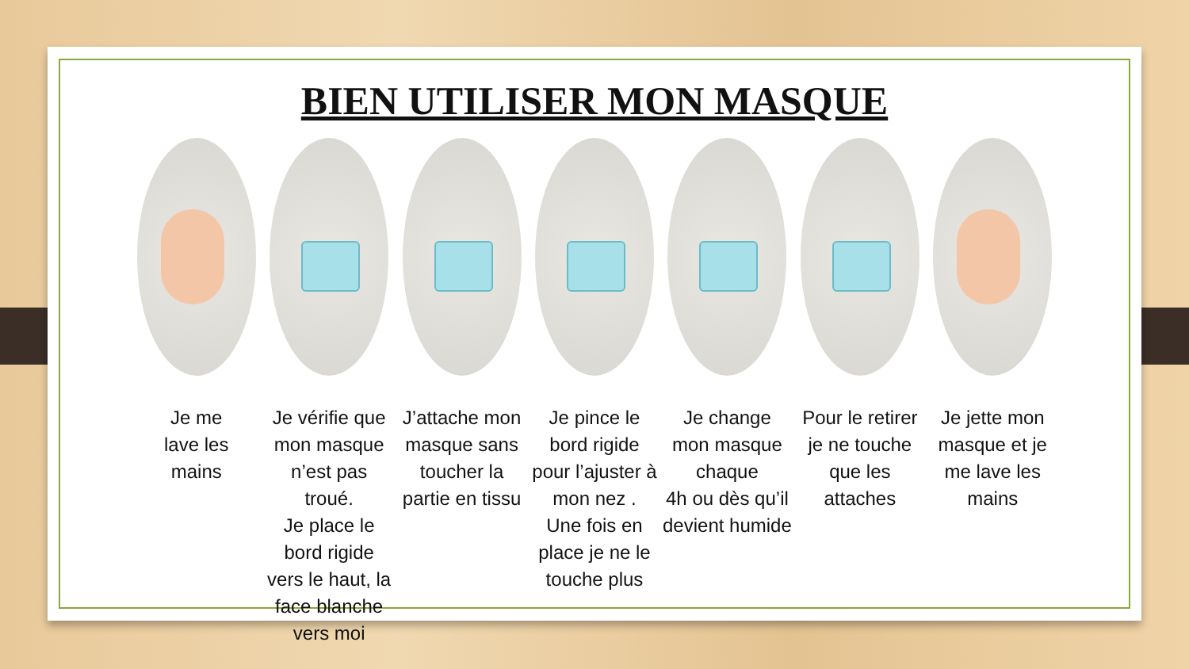BIEN UTILISER MON MASQUE
Je me
lave les
mains
Je vérifie que mon masque n’est pas troué.
Je place le bord rigide vers le haut, la face blanche vers moi
J’attache mon masque sans toucher la partie en tissu
Je pince le bord rigide pour l’ajuster à mon nez .
Une fois en place je ne le touche plus
Je change mon masque chaque
4h ou dès qu’il devient humide
Pour le retirer je ne touche que les attaches
Je jette mon masque et je me lave les mains